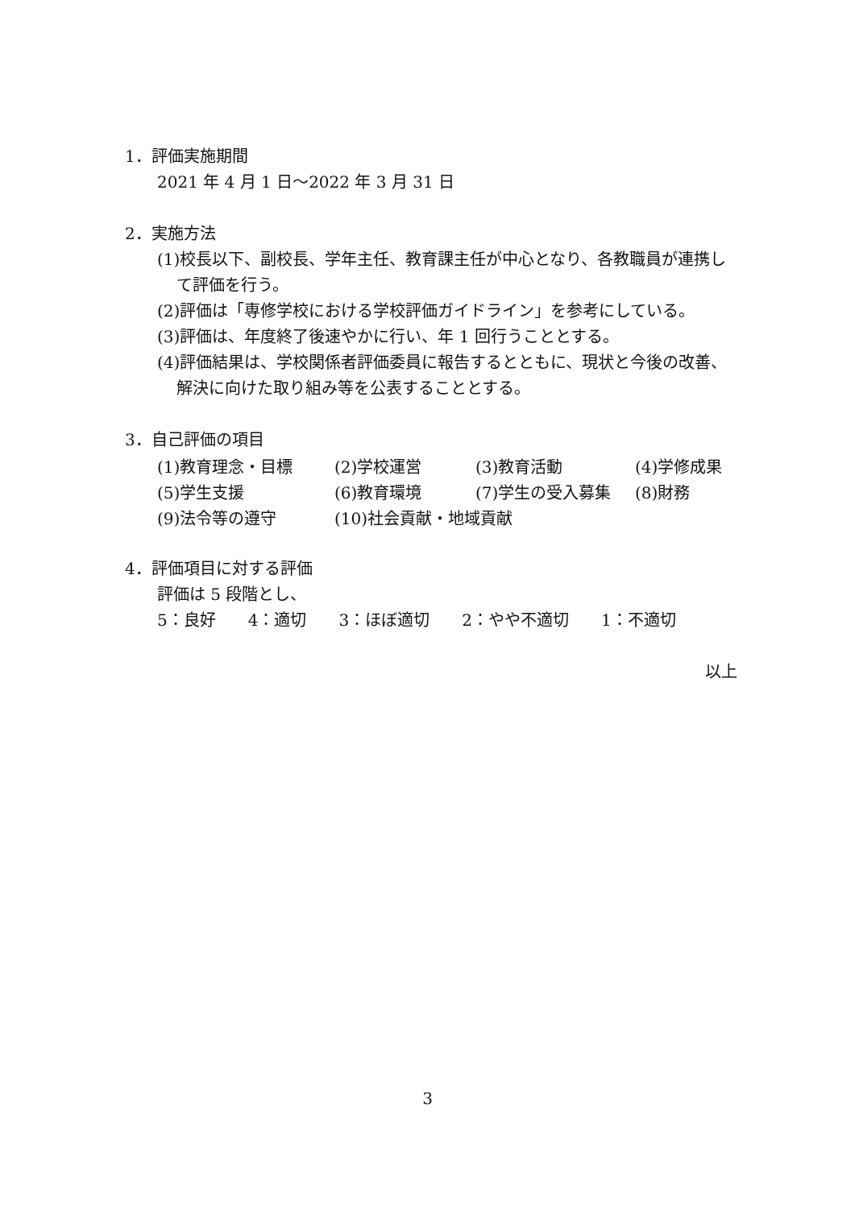1．評価実施期間
2021 年 4 月 1 日～2022 年 3 月 31 日
2．実施方法
(1)校長以下、副校長、学年主任、教育課主任が中心となり、各教職員が連携して評価を行う。
(2)評価は「専修学校における学校評価ガイドライン」を参考にしている。
(3)評価は、年度終了後速やかに行い、年 1 回行うこととする。
(4)評価結果は、学校関係者評価委員に報告するとともに、現状と今後の改善、解決に向けた取り組み等を公表することとする。
3．自己評価の項目
| (1)教育理念・目標 | (2)学校運営 | (3)教育活動 | (4)学修成果 |
| (5)学生支援 | (6)教育環境 | (7)学生の受入募集 | (8)財務 |
| (9)法令等の遵守 | (10)社会貢献・地域貢献 | | |
4．評価項目に対する評価
評価は 5 段階とし、
5：良好　　4：適切　　3：ほぼ適切　　2：やや不適切　　1：不適切
以上
3